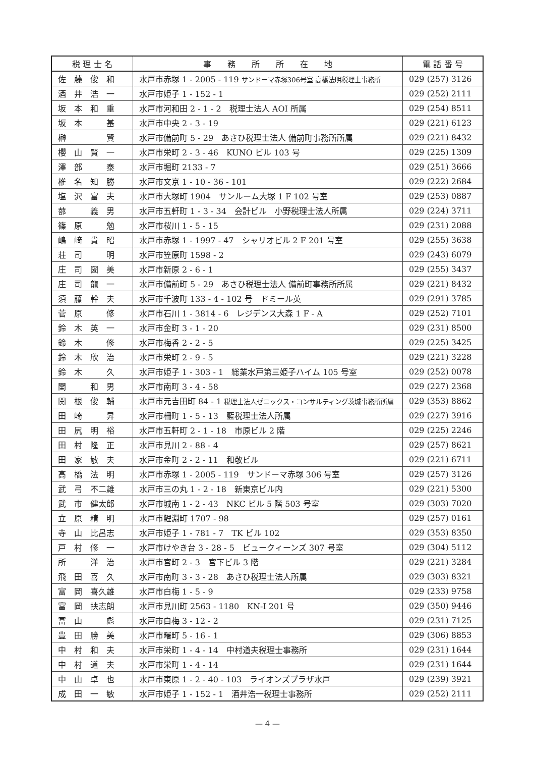| 税 理 士 名 | 事 務 所 所 在 地 | 電 話 番 号 |
| --- | --- | --- |
| 佐 藤 俊 和 | 水戸市赤塚 1 - 2005 - 119 サンドーマ赤塚306号室 高橋法明税理士事務所 | 029 (257) 3126 |
| 酒 井 浩 一 | 水戸市姫子 1 - 152 - 1 | 029 (252) 2111 |
| 坂 本 和 重 | 水戸市河和田 2 - 1 - 2 税理士法人 AOI 所属 | 029 (254) 8511 |
| 坂 本 基 | 水戸市中央 2 - 3 - 19 | 029 (221) 6123 |
| 榊 賢 | 水戸市備前町 5 - 29 あさひ税理士法人 備前町事務所所属 | 029 (221) 8432 |
| 櫻 山 賢 一 | 水戸市栄町 2 - 3 - 46 KUNO ビル 103 号 | 029 (225) 1309 |
| 澤 部 泰 | 水戸市堀町 2133 - 7 | 029 (251) 3666 |
| 椎 名 知 勝 | 水戸市文京 1 - 10 - 36 - 101 | 029 (222) 2684 |
| 塩 沢 富 夫 | 水戸市大塚町 1904 サンルーム大塚 1 F 102 号室 | 029 (253) 0887 |
| 蔀 義 男 | 水戸市五軒町 1 - 3 - 34 会計ビル 小野税理士法人所属 | 029 (224) 3711 |
| 篠 原 勉 | 水戸市桜川 1 - 5 - 15 | 029 (231) 2088 |
| 嶋 﨑 貴 昭 | 水戸市赤塚 1 - 1997 - 47 シャリオビル 2 F 201 号室 | 029 (255) 3638 |
| 荘 司 明 | 水戸市笠原町 1598 - 2 | 029 (243) 6079 |
| 庄 司 圀 美 | 水戸市新原 2 - 6 - 1 | 029 (255) 3437 |
| 庄 司 龍 一 | 水戸市備前町 5 - 29 あさひ税理士法人 備前町事務所所属 | 029 (221) 8432 |
| 須 藤 幹 夫 | 水戸市千波町 133 - 4 - 102 号 ドミール英 | 029 (291) 3785 |
| 菅 原 修 | 水戸市石川 1 - 3814 - 6 レジデンス大森 1 F - A | 029 (252) 7101 |
| 鈴 木 英 一 | 水戸市金町 3 - 1 - 20 | 029 (231) 8500 |
| 鈴 木 修 | 水戸市梅香 2 - 2 - 5 | 029 (225) 3425 |
| 鈴 木 欣 治 | 水戸市栄町 2 - 9 - 5 | 029 (221) 3228 |
| 鈴 木 久 | 水戸市姫子 1 - 303 - 1 総業水戸第三姫子ハイム 105 号室 | 029 (252) 0078 |
| 関 和 男 | 水戸市南町 3 - 4 - 58 | 029 (227) 2368 |
| 関 根 俊 輔 | 水戸市元吉田町 84 - 1 税理士法人ゼニックス・コンサルティング茨城事務所所属 | 029 (353) 8862 |
| 田 崎 昇 | 水戸市柵町 1 - 5 - 13 藍税理士法人所属 | 029 (227) 3916 |
| 田 尻 明 裕 | 水戸市五軒町 2 - 1 - 18 市原ビル 2 階 | 029 (225) 2246 |
| 田 村 隆 正 | 水戸市見川 2 - 88 - 4 | 029 (257) 8621 |
| 田 家 敏 夫 | 水戸市金町 2 - 2 - 11 和敬ビル | 029 (221) 6711 |
| 高 橋 法 明 | 水戸市赤塚 1 - 2005 - 119 サンドーマ赤塚 306 号室 | 029 (257) 3126 |
| 武 弓 不二雄 | 水戸市三の丸 1 - 2 - 18 新東京ビル内 | 029 (221) 5300 |
| 武 市 健太郎 | 水戸市城南 1 - 2 - 43 NKC ビル 5 階 503 号室 | 029 (303) 7020 |
| 立 原 精 明 | 水戸市鯉淵町 1707 - 98 | 029 (257) 0161 |
| 寺 山 比呂志 | 水戸市姫子 1 - 781 - 7 TK ビル 102 | 029 (353) 8350 |
| 戸 村 修 一 | 水戸市けやき台 3 - 28 - 5 ビュークィーンズ 307 号室 | 029 (304) 5112 |
| 所 洋 治 | 水戸市宮町 2 - 3 宮下ビル 3 階 | 029 (221) 3284 |
| 飛 田 喜 久 | 水戸市南町 3 - 3 - 28 あさひ税理士法人所属 | 029 (303) 8321 |
| 富 岡 喜久雄 | 水戸市白梅 1 - 5 - 9 | 029 (233) 9758 |
| 富 岡 扶志朗 | 水戸市見川町 2563 - 1180 KN-I 201 号 | 029 (350) 9446 |
| 冨 山 彪 | 水戸市白梅 3 - 12 - 2 | 029 (231) 7125 |
| 豊 田 勝 美 | 水戸市曙町 5 - 16 - 1 | 029 (306) 8853 |
| 中 村 和 夫 | 水戸市栄町 1 - 4 - 14 中村道夫税理士事務所 | 029 (231) 1644 |
| 中 村 道 夫 | 水戸市栄町 1 - 4 - 14 | 029 (231) 1644 |
| 中 山 卓 也 | 水戸市東原 1 - 2 - 40 - 103 ライオンズプラザ水戸 | 029 (239) 3921 |
| 成 田 一 敏 | 水戸市姫子 1 - 152 - 1 酒井浩一税理士事務所 | 029 (252) 2111 |
— 4 —